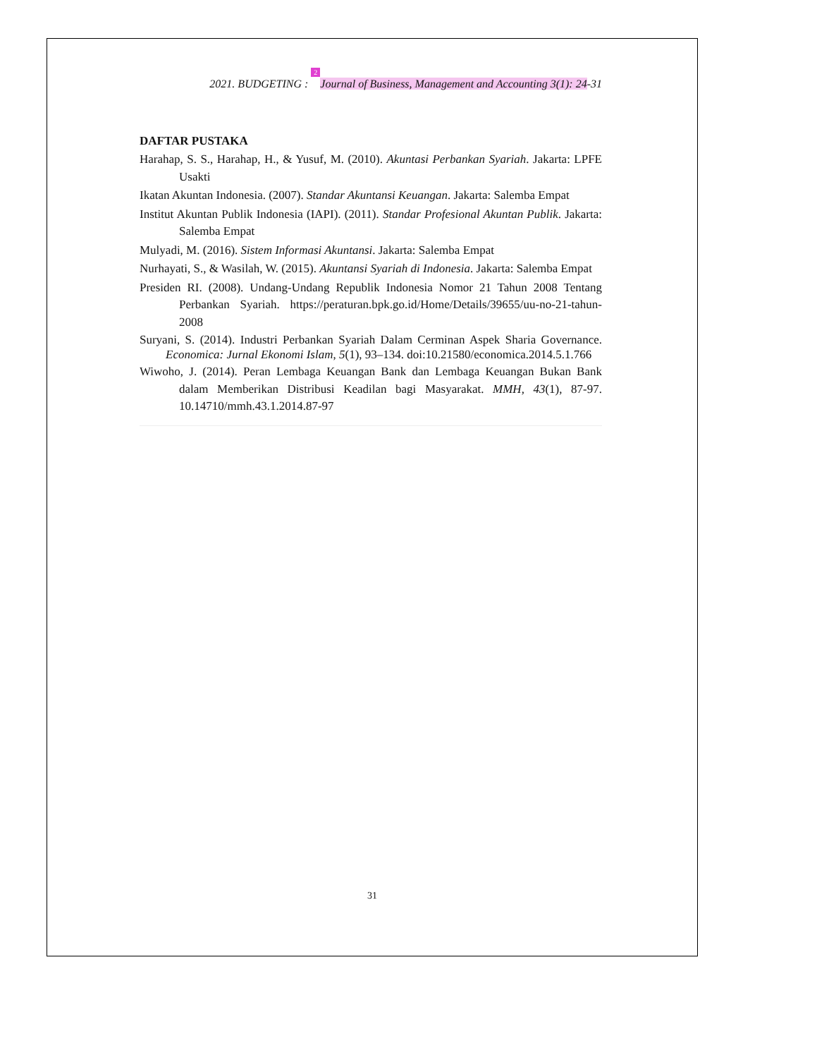2021. BUDGETING : 2 Journal of Business, Management and Accounting 3(1): 24-31
DAFTAR PUSTAKA
Harahap, S. S., Harahap, H., & Yusuf, M. (2010). Akuntasi Perbankan Syariah. Jakarta: LPFE Usakti
Ikatan Akuntan Indonesia. (2007). Standar Akuntansi Keuangan. Jakarta: Salemba Empat
Institut Akuntan Publik Indonesia (IAPI). (2011). Standar Profesional Akuntan Publik. Jakarta: Salemba Empat
Mulyadi, M. (2016). Sistem Informasi Akuntansi. Jakarta: Salemba Empat
Nurhayati, S., & Wasilah, W. (2015). Akuntansi Syariah di Indonesia. Jakarta: Salemba Empat
Presiden RI. (2008). Undang-Undang Republik Indonesia Nomor 21 Tahun 2008 Tentang Perbankan Syariah. https://peraturan.bpk.go.id/Home/Details/39655/uu-no-21-tahun-2008
Suryani, S. (2014). Industri Perbankan Syariah Dalam Cerminan Aspek Sharia Governance. Economica: Jurnal Ekonomi Islam, 5(1), 93–134. doi:10.21580/economica.2014.5.1.766
Wiwoho, J. (2014). Peran Lembaga Keuangan Bank dan Lembaga Keuangan Bukan Bank dalam Memberikan Distribusi Keadilan bagi Masyarakat. MMH, 43(1), 87-97. 10.14710/mmh.43.1.2014.87-97
31